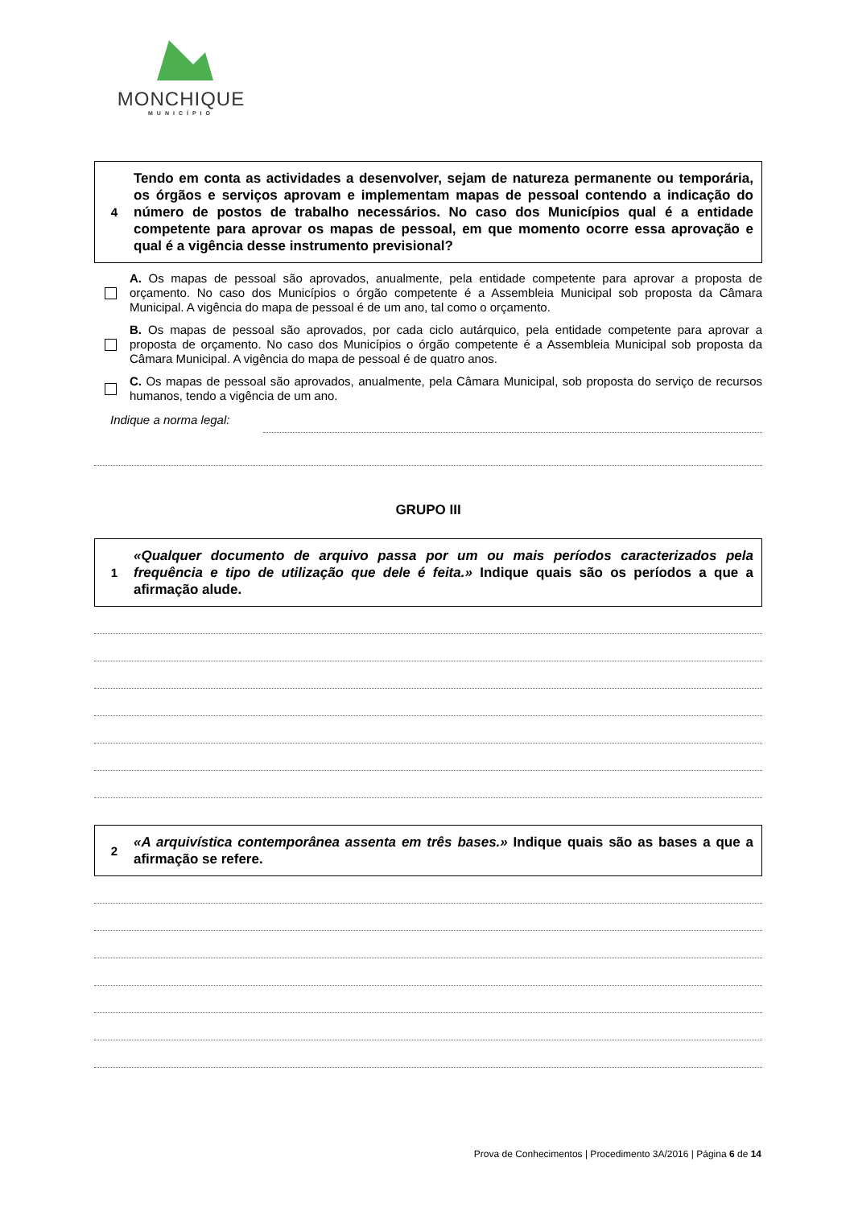MONCHIQUE
MUNICÍPIO
4
Tendo em conta as actividades a desenvolver, sejam de natureza permanente ou temporária, os órgãos e serviços aprovam e implementam mapas de pessoal contendo a indicação do número de postos de trabalho necessários. No caso dos Municípios qual é a entidade competente para aprovar os mapas de pessoal, em que momento ocorre essa aprovação e qual é a vigência desse instrumento previsional?
A. Os mapas de pessoal são aprovados, anualmente, pela entidade competente para aprovar a proposta de orçamento. No caso dos Municípios o órgão competente é a Assembleia Municipal sob proposta da Câmara Municipal. A vigência do mapa de pessoal é de um ano, tal como o orçamento.
B. Os mapas de pessoal são aprovados, por cada ciclo autárquico, pela entidade competente para aprovar a proposta de orçamento. No caso dos Municípios o órgão competente é a Assembleia Municipal sob proposta da Câmara Municipal. A vigência do mapa de pessoal é de quatro anos.
C. Os mapas de pessoal são aprovados, anualmente, pela Câmara Municipal, sob proposta do serviço de recursos humanos, tendo a vigência de um ano.
Indique a norma legal:
GRUPO III
1
«Qualquer documento de arquivo passa por um ou mais períodos caracterizados pela frequência e tipo de utilização que dele é feita.» Indique quais são os períodos a que a afirmação alude.
2
«A arquivística contemporânea assenta em três bases.» Indique quais são as bases a que a afirmação se refere.
Prova de Conhecimentos | Procedimento 3A/2016 | Página 6 de 14